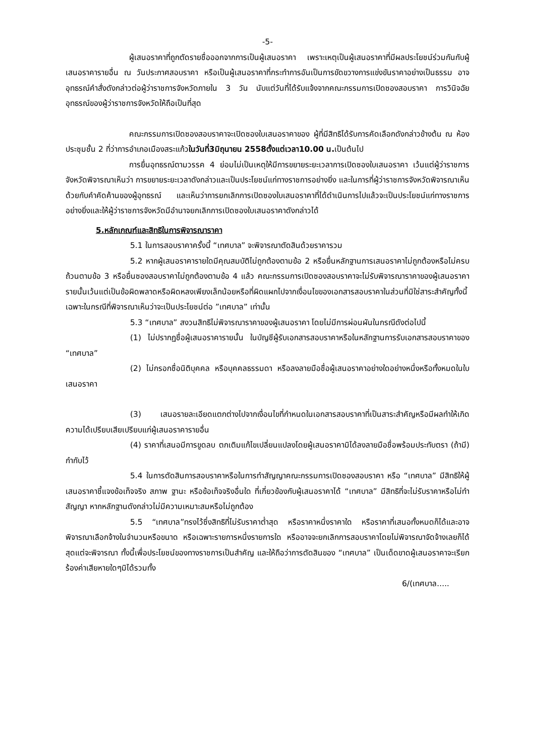-5-
ผู้เสนอราคาที่ถูกตัดรายชื่อออกจากการเป็นผู้เสนอราคา เพราะเหตุเป็นผู้เสนอราคาที่มีผลประโยชน์ร่วมกันกับผู้เสนอราคารายอื่น ณ วันประกาศสอบราคา หรือเป็นผู้เสนอราคาที่กระทำการอันเป็นการขัดขวางการแข่งขันราคาอย่างเป็นธรรม อาจอุทธรณ์คำสั่งดังกล่าวต่อผู้ว่าราชการจังหวัดภายใน 3 วัน นับแต่วันที่ได้รับแจ้งจากคณะกรรมการเปิดซองสอบราคา การวินิจฉัยอุทธรณ์ของผู้ว่าราชการจังหวัดให้ถือเป็นที่สุด
คณะกรรมการเปิดซองสอบราคาจะเปิดซองใบเสนอราคาของ ผู้ที่มีสิทธิได้รับการคัดเลือกดังกล่าวข้างต้น ณ ห้องประชุมชั้น 2 ที่ว่าการอำเภอเมืองสระแก้วในวันที่3มิถุนายน 2558ตั้งแต่เวลา10.00 น. เป็นต้นไป
การยื่นอุทธรณ์ตามวรรค 4 ย่อมไม่เป็นเหตุให้มีการขยายระยะเวลาการเปิดซองใบเสนอราคา เว้นแต่ผู้ว่าราชการจังหวัดพิจารณาเห็นว่า การขยายระยะเวลาดังกล่าวและเป็นประโยชน์แก่ทางราชการอย่างยิ่ง และในการที่ผู้ว่าราชการจังหวัดพิจารณาเห็นด้วยกับคำคัดค้านของผู้อุทธรณ์ และเห็นว่าการยกเลิกการเปิดซองใบเสนอราคาที่ได้ดำเนินการไปแล้วจะเป็นประโยชน์แก่ทางราชการอย่างยิ่งและให้ผู้ว่าราชการจังหวัดมีอำนาจยกเลิกการเปิดซองใบเสนอราคาดังกล่าวได้
5.หลักเกณฑ์และสิทธิในการพิจารณาราคา
5.1 ในการสอบราคาครั้งนี้ “เทศบาล” จะพิจารณาตัดสินด้วยราคารวม
5.2 หากผู้เสนอราคารายใดมีคุณสมบัติไม่ถูกต้องตามข้อ 2 หรือยื่นหลักฐานการเสนอราคาไม่ถูกต้องหรือไม่ครบถ้วนตามข้อ 3 หรือยื่นซองสอบราคาไม่ถูกต้องตามข้อ 4 แล้ว คณะกรรมการเปิดซองสอบราคาจะไม่รับพิจารณาราคาของผู้เสนอราคารายนั้นเว้นแต่เป็นข้อผิดพลาดหรือผิดหลงเพียงเล็กน้อยหรือที่ผิดแผกไปจากเงื่อนไขของเอกสารสอบราคาในส่วนที่มิใช่สาระสำคัญทั้งนี้เฉพาะในกรณีที่พิจารณาเห็นว่าจะเป็นประโยชน์ต่อ ”เทศบาล” เท่านั้น
5.3 “เทศบาล” สงวนสิทธิไม่พิจารณาราคาของผู้เสนอราคา โดยไม่มีการผ่อนผันในกรณีดังต่อไปนี้
(1) ไม่ปรากฏชื่อผู้เสนอราคารายนั้น ในบัญชีผู้รับเอกสารสอบราคาหรือในหลักฐานการรับเอกสารสอบราคาของ “เทศบาล”
(2) ไม่กรอกชื่อนิติบุคคล หรือบุคคลธรรมดา หรือลงลายมือชื่อผู้เสนอราคาอย่างใดอย่างหนึ่งหรือทั้งหมดในใบเสนอราคา
(3) เสนอรายละเอียดแตกต่างไปจากเงื่อนไขที่กำหนดในเอกสารสอบราคาที่เป็นสาระสำคัญหรือมีผลทำให้เกิดความได้เปรียบเสียเปรียบแก่ผู้เสนอราคารายอื่น
(4) ราคาที่เสนอมีการขูดลบ ตกเติมแก้ไขเปลี่ยนแปลงโดยผู้เสนอราคามิได้ลงลายมือชื่อพร้อมประทับตรา (ถ้ามี) กำกับไว้
5.4 ในการตัดสินการสอบราคาหรือในการทำสัญญาคณะกรรมการเปิดซองสอบราคา หรือ “เทศบาล” มีสิทธิให้ผู้เสนอราคาชี้แจงข้อเท็จจริง สภาพ ฐานะ หรือข้อเท็จจริงอื่นใด ที่เกี่ยวข้องกับผู้เสนอราคาได้ “เทศบาล” มีสิทธิที่จะไม่รับราคาหรือไม่ทำสัญญา หากหลักฐานดังกล่าวไม่มีความเหมาะสมหรือไม่ถูกต้อง
5.5 “เทศบาล”ทรงไว้ซึ่งสิทธิที่ไม่รับราคาต่ำสุด หรือราคาหนึ่งราคาใด หรือราคาที่เสนอทั้งหมดก็ได้และอาจพิจารณาเลือกจ้างในจำนวนหรือขนาด หรือเฉพาะรายการหนึ่งรายการใด หรืออาจจะยกเลิกการสอบราคาโดยไม่พิจารณาจัดจ้างเลยก็ได้สุดแต่จะพิจารณา ทั้งนี้เพื่อประโยชน์ของทางราชการเป็นสำคัญ และให้ถือว่าการตัดสินของ “เทศบาล” เป็นเด็ดขาดผู้เสนอราคาจะเรียกร้องค่าเสียหายใดๆมิได้รวมทั้ง
6/(เทศบาล.....